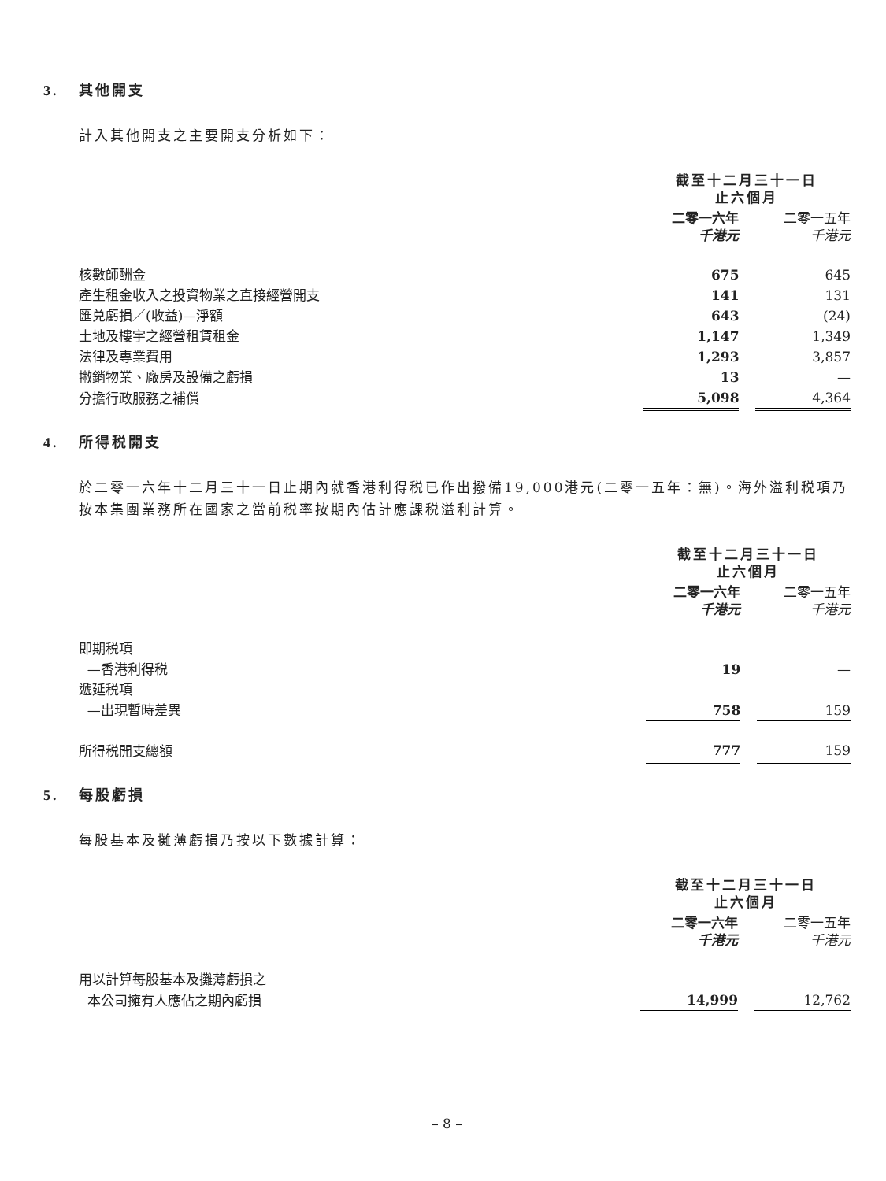3. 其他開支
計入其他開支之主要開支分析如下：
| | 截至十二月三十一日 止六個月 | | |
| --- | --- | --- | --- |
| | 二零一六年 千港元 | | 二零一五年 千港元 |
| 核數師酬金 | 675 | | 645 |
| 產生租金收入之投資物業之直接經營開支 | 141 | | 131 |
| 匯兑虧損／(收益)—淨額 | 643 | | (24) |
| 土地及樓宇之經營租賃租金 | 1,147 | | 1,349 |
| 法律及專業費用 | 1,293 | | 3,857 |
| 撇銷物業、廠房及設備之虧損 | 13 | | — |
| 分擔行政服務之補償 | 5,098 | | 4,364 |
4. 所得税開支
於二零一六年十二月三十一日止期內就香港利得税已作出撥備19,000港元(二零一五年：無)。海外溢利税項乃按本集團業務所在國家之當前税率按期內估計應課税溢利計算。
| | 截至十二月三十一日 止六個月 | | |
| --- | --- | --- | --- |
| | 二零一六年 千港元 | | 二零一五年 千港元 |
| 即期税項 | | | |
| —香港利得税 | 19 | | — |
| 遞延税項 | | | |
| —出現暫時差異 | 758 | | 159 |
| 所得税開支總額 | 777 | | 159 |
5. 每股虧損
每股基本及攤薄虧損乃按以下數據計算：
| | 截至十二月三十一日 止六個月 | | |
| --- | --- | --- | --- |
| | 二零一六年 千港元 | | 二零一五年 千港元 |
| 用以計算每股基本及攤薄虧損之 | | | |
| 本公司擁有人應佔之期內虧損 | 14,999 | | 12,762 |
– 8 –